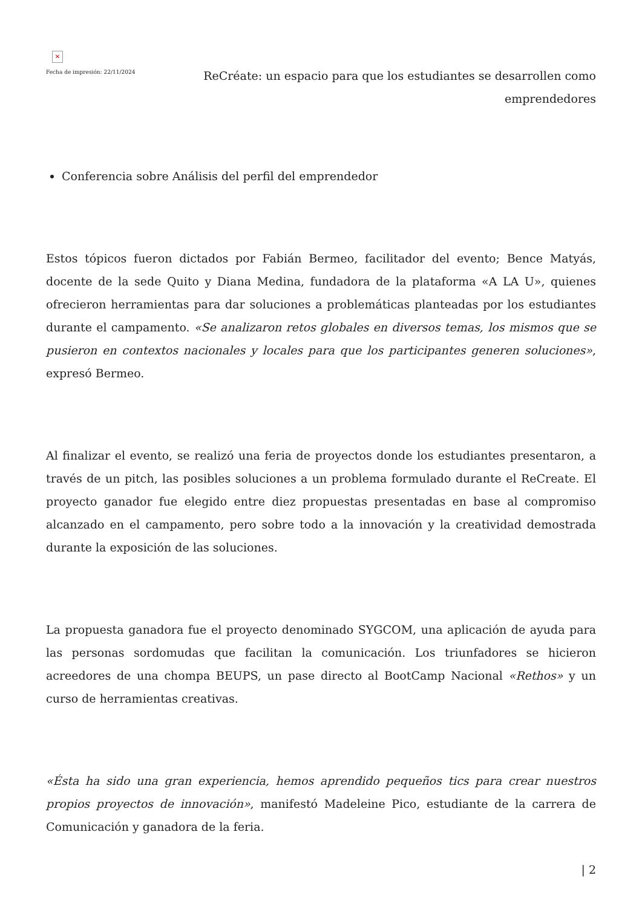✕
Fecha de impresión: 22/11/2024
ReCréate: un espacio para que los estudiantes se desarrollen como emprendedores
Conferencia sobre Análisis del perfil del emprendedor
Estos tópicos fueron dictados por Fabián Bermeo, facilitador del evento; Bence Matyás, docente de la sede Quito y Diana Medina, fundadora de la plataforma «A LA U», quienes ofrecieron herramientas para dar soluciones a problemáticas planteadas por los estudiantes durante el campamento. «Se analizaron retos globales en diversos temas, los mismos que se pusieron en contextos nacionales y locales para que los participantes generen soluciones», expresó Bermeo.
Al finalizar el evento, se realizó una feria de proyectos donde los estudiantes presentaron, a través de un pitch, las posibles soluciones a un problema formulado durante el ReCreate. El proyecto ganador fue elegido entre diez propuestas presentadas en base al compromiso alcanzado en el campamento, pero sobre todo a la innovación y la creatividad demostrada durante la exposición de las soluciones.
La propuesta ganadora fue el proyecto denominado SYGCOM, una aplicación de ayuda para las personas sordomudas que facilitan la comunicación. Los triunfadores se hicieron acreedores de una chompa BEUPS, un pase directo al BootCamp Nacional «Rethos» y un curso de herramientas creativas.
«Ésta ha sido una gran experiencia, hemos aprendido pequeños tics para crear nuestros propios proyectos de innovación», manifestó Madeleine Pico, estudiante de la carrera de Comunicación y ganadora de la feria.
| 2